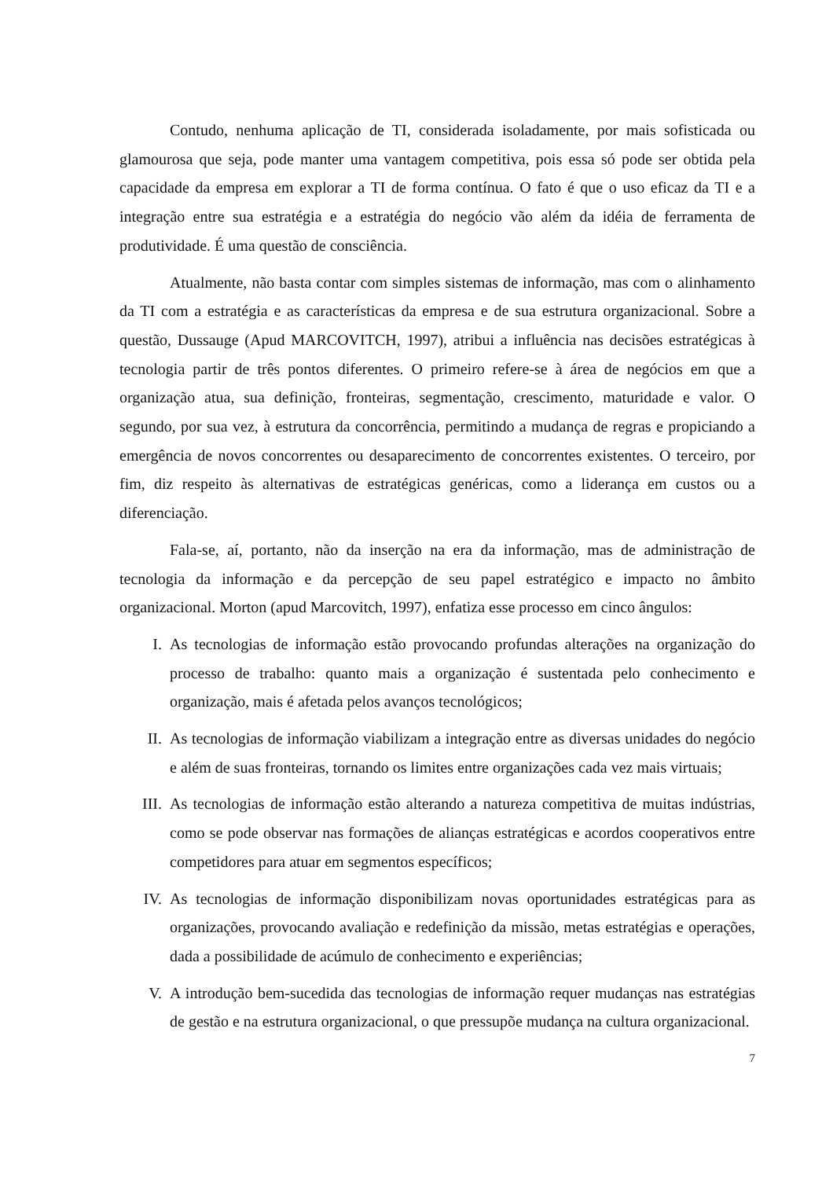Contudo, nenhuma aplicação de TI, considerada isoladamente, por mais sofisticada ou glamourosa que seja, pode manter uma vantagem competitiva, pois essa só pode ser obtida pela capacidade da empresa em explorar a TI de forma contínua. O fato é que o uso eficaz da TI e a integração entre sua estratégia e a estratégia do negócio vão além da idéia de ferramenta de produtividade. É uma questão de consciência.
Atualmente, não basta contar com simples sistemas de informação, mas com o alinhamento da TI com a estratégia e as características da empresa e de sua estrutura organizacional. Sobre a questão, Dussauge (Apud MARCOVITCH, 1997), atribui a influência nas decisões estratégicas à tecnologia partir de três pontos diferentes. O primeiro refere-se à área de negócios em que a organização atua, sua definição, fronteiras, segmentação, crescimento, maturidade e valor. O segundo, por sua vez, à estrutura da concorrência, permitindo a mudança de regras e propiciando a emergência de novos concorrentes ou desaparecimento de concorrentes existentes. O terceiro, por fim, diz respeito às alternativas de estratégicas genéricas, como a liderança em custos ou a diferenciação.
Fala-se, aí, portanto, não da inserção na era da informação, mas de administração de tecnologia da informação e da percepção de seu papel estratégico e impacto no âmbito organizacional. Morton (apud Marcovitch, 1997), enfatiza esse processo em cinco ângulos:
I. As tecnologias de informação estão provocando profundas alterações na organização do processo de trabalho: quanto mais a organização é sustentada pelo conhecimento e organização, mais é afetada pelos avanços tecnológicos;
II. As tecnologias de informação viabilizam a integração entre as diversas unidades do negócio e além de suas fronteiras, tornando os limites entre organizações cada vez mais virtuais;
III. As tecnologias de informação estão alterando a natureza competitiva de muitas indústrias, como se pode observar nas formações de alianças estratégicas e acordos cooperativos entre competidores para atuar em segmentos específicos;
IV. As tecnologias de informação disponibilizam novas oportunidades estratégicas para as organizações, provocando avaliação e redefinição da missão, metas estratégias e operações, dada a possibilidade de acúmulo de conhecimento e experiências;
V. A introdução bem-sucedida das tecnologias de informação requer mudanças nas estratégias de gestão e na estrutura organizacional, o que pressupõe mudança na cultura organizacional.
7